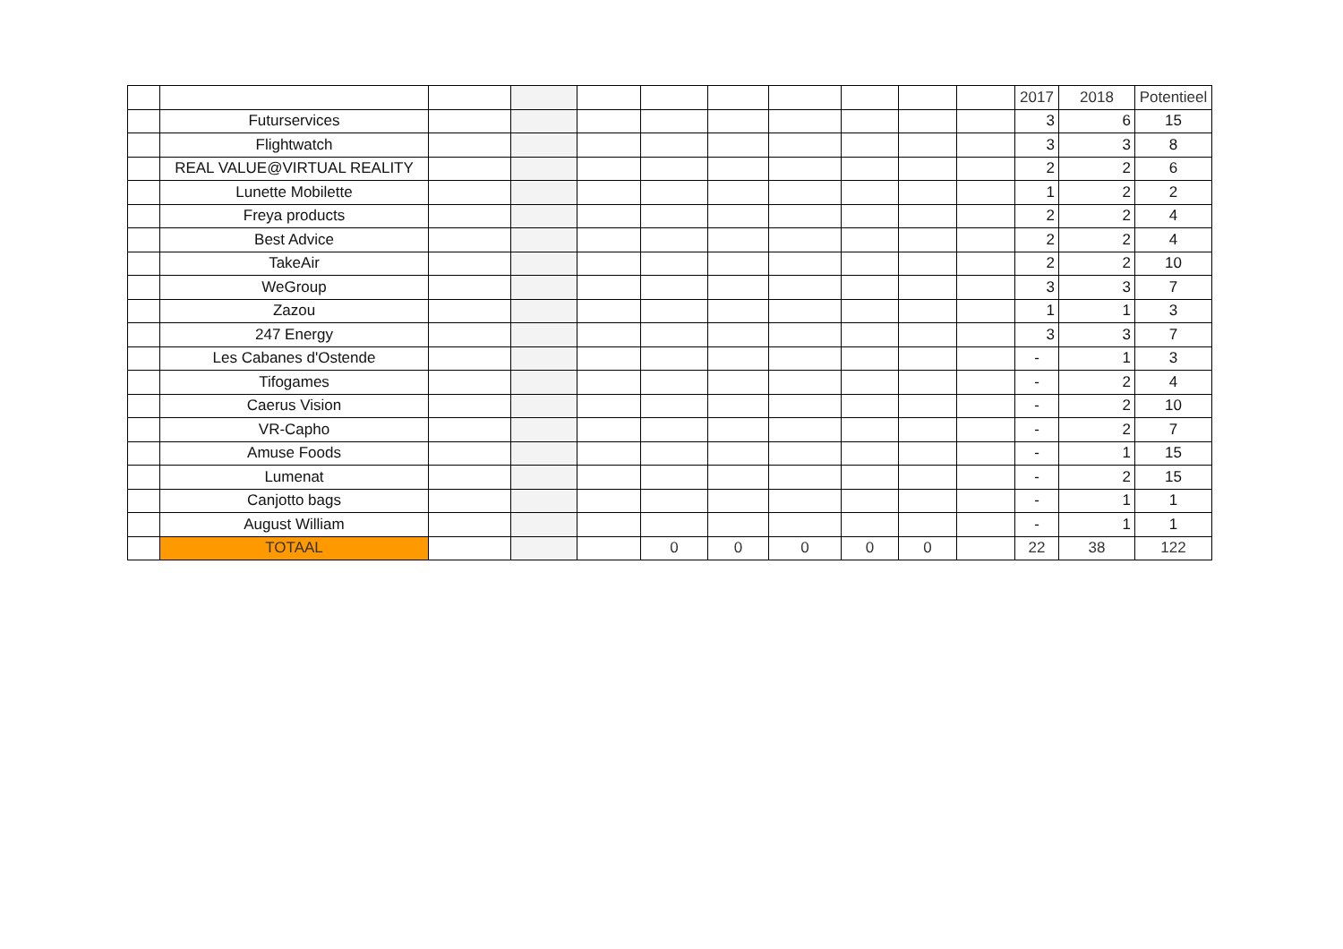| | | | | | | | | | | | 2017 | 2018 | Potentieel |
| | Futurservices | | | | | | | | | | 3 | 6 | 15 |
| | Flightwatch | | | | | | | | | | 3 | 3 | 8 |
| | REAL VALUE@VIRTUAL REALITY | | | | | | | | | | 2 | 2 | 6 |
| | Lunette Mobilette | | | | | | | | | | 1 | 2 | 2 |
| | Freya products | | | | | | | | | | 2 | 2 | 4 |
| | Best Advice | | | | | | | | | | 2 | 2 | 4 |
| | TakeAir | | | | | | | | | | 2 | 2 | 10 |
| | WeGroup | | | | | | | | | | 3 | 3 | 7 |
| | Zazou | | | | | | | | | | 1 | 1 | 3 |
| | 247 Energy | | | | | | | | | | 3 | 3 | 7 |
| | Les Cabanes d'Ostende | | | | | | | | | | - | 1 | 3 |
| | Tifogames | | | | | | | | | | - | 2 | 4 |
| | Caerus Vision | | | | | | | | | | - | 2 | 10 |
| | VR-Capho | | | | | | | | | | - | 2 | 7 |
| | Amuse Foods | | | | | | | | | | - | 1 | 15 |
| | Lumenat | | | | | | | | | | - | 2 | 15 |
| | Canjotto bags | | | | | | | | | | - | 1 | 1 |
| | August William | | | | | | | | | | - | 1 | 1 |
| | TOTAAL | | | | 0 | 0 | 0 | 0 | 0 | | 22 | 38 | 122 |